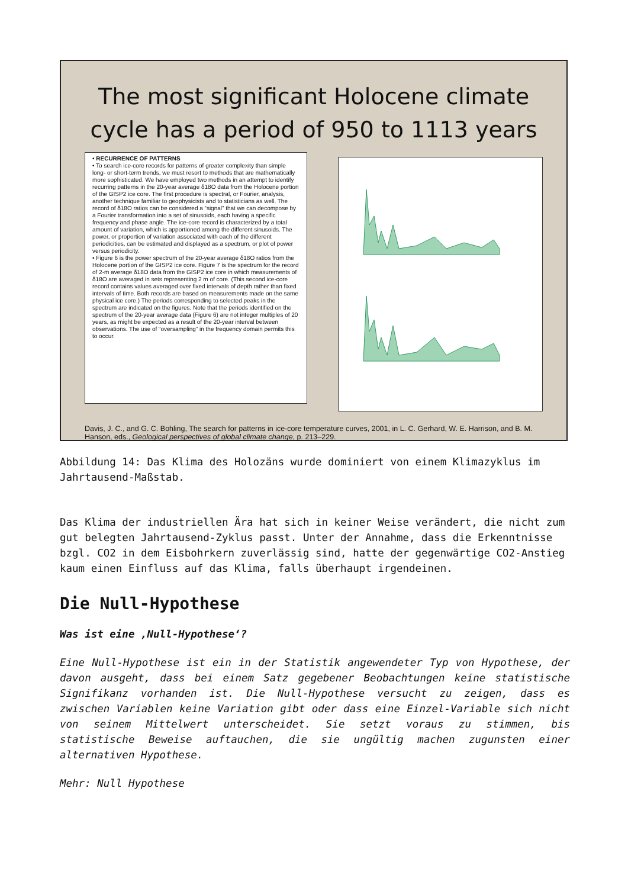The most significant Holocene climate cycle has a period of 950 to 1113 years
• RECURRENCE OF PATTERNS
• To search ice-core records for patterns of greater complexity than simple long- or short-term trends, we must resort to methods that are mathematically more sophisticated. We have employed two methods in an attempt to identify recurring patterns in the 20-year average δ18O data from the Holocene portion of the GISP2 ice core. The first procedure is spectral, or Fourier, analysis, another technique familiar to geophysicists and to statisticians as well. The record of δ18O ratios can be considered a “signal” that we can decompose by a Fourier transformation into a set of sinusoids, each having a specific frequency and phase angle. The ice-core record is characterized by a total amount of variation, which is apportioned among the different sinusoids. The power, or proportion of variation associated with each of the different periodicities, can be estimated and displayed as a spectrum, or plot of power versus periodicity.
• Figure 6 is the power spectrum of the 20-year average δ18O ratios from the Holocene portion of the GISP2 ice core. Figure 7 is the spectrum for the record of 2-m average δ18O data from the GISP2 ice core in which measurements of δ18O are averaged in sets representing 2 m of core. (This second ice-core record contains values averaged over fixed intervals of depth rather than fixed intervals of time. Both records are based on measurements made on the same physical ice core.) The periods corresponding to selected peaks in the spectrum are indicated on the figures. Note that the periods identified on the spectrum of the 20-year average data (Figure 6) are not integer multiples of 20 years, as might be expected as a result of the 20-year interval between observations. The use of “oversampling” in the frequency domain permits this to occur.
Davis, J. C., and G. C. Bohling, The search for patterns in ice-core temperature curves, 2001, in L. C. Gerhard, W. E. Harrison, and B. M. Hanson, eds., Geological perspectives of global climate change, p. 213–229.
Abbildung 14: Das Klima des Holozäns wurde dominiert von einem Klimazyklus im Jahrtausend-Maßstab.
Das Klima der industriellen Ära hat sich in keiner Weise verändert, die nicht zum gut belegten Jahrtausend-Zyklus passt. Unter der Annahme, dass die Erkenntnisse bzgl. CO2 in dem Eisbohrkern zuverlässig sind, hatte der gegenwärtige CO2-Anstieg kaum einen Einfluss auf das Klima, falls überhaupt irgendeinen.
Die Null-Hypothese
Was ist eine ‚Null-Hypothese‘?
Eine Null-Hypothese ist ein in der Statistik angewendeter Typ von Hypothese, der davon ausgeht, dass bei einem Satz gegebener Beobachtungen keine statistische Signifikanz vorhanden ist. Die Null-Hypothese versucht zu zeigen, dass es zwischen Variablen keine Variation gibt oder dass eine Einzel-Variable sich nicht von seinem Mittelwert unterscheidet. Sie setzt voraus zu stimmen, bis statistische Beweise auftauchen, die sie ungültig machen zugunsten einer alternativen Hypothese.
Mehr: Null Hypothese